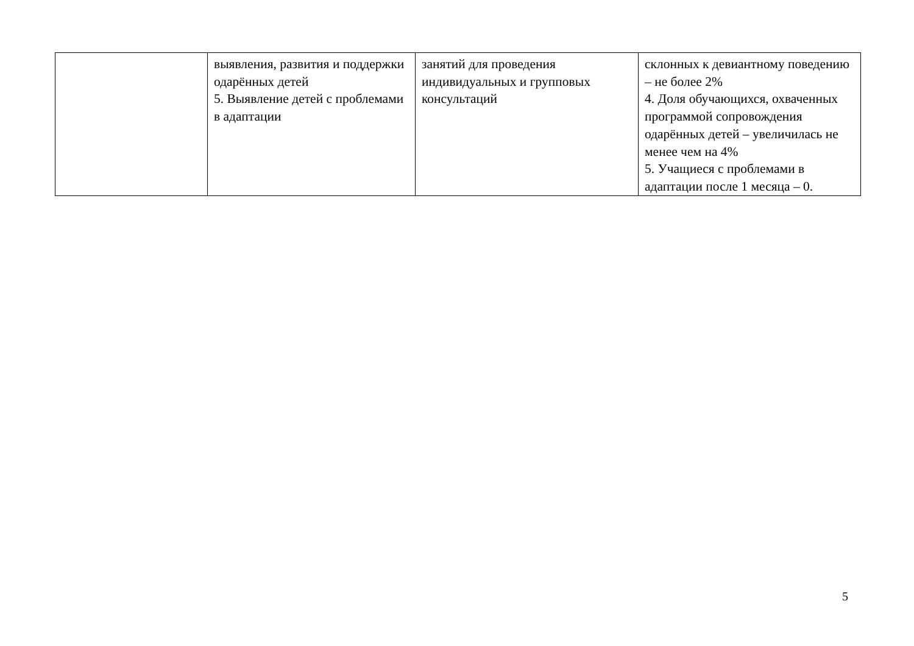| | выявления, развития и поддержки одарённых детей 5. Выявление детей с проблемами в адаптации | занятий для проведения индивидуальных и групповых консультаций | склонных к девиантному поведению – не более 2% 4. Доля обучающихся, охваченных программой сопровождения одарённых детей – увеличилась не менее чем на 4% 5. Учащиеся с проблемами в адаптации после 1 месяца – 0. |
5